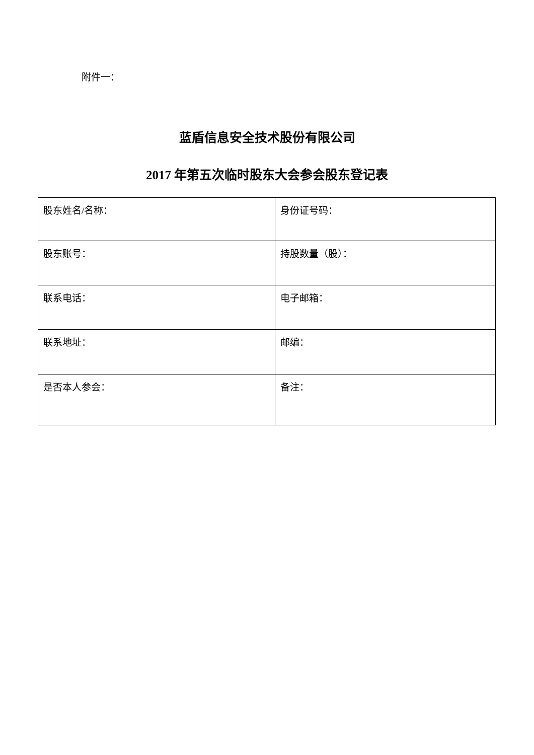附件一：
蓝盾信息安全技术股份有限公司
2017 年第五次临时股东大会参会股东登记表
| 股东姓名/名称： | 身份证号码： |
| 股东账号： | 持股数量（股）： |
| 联系电话： | 电子邮箱： |
| 联系地址： | 邮编： |
| 是否本人参会： | 备注： |